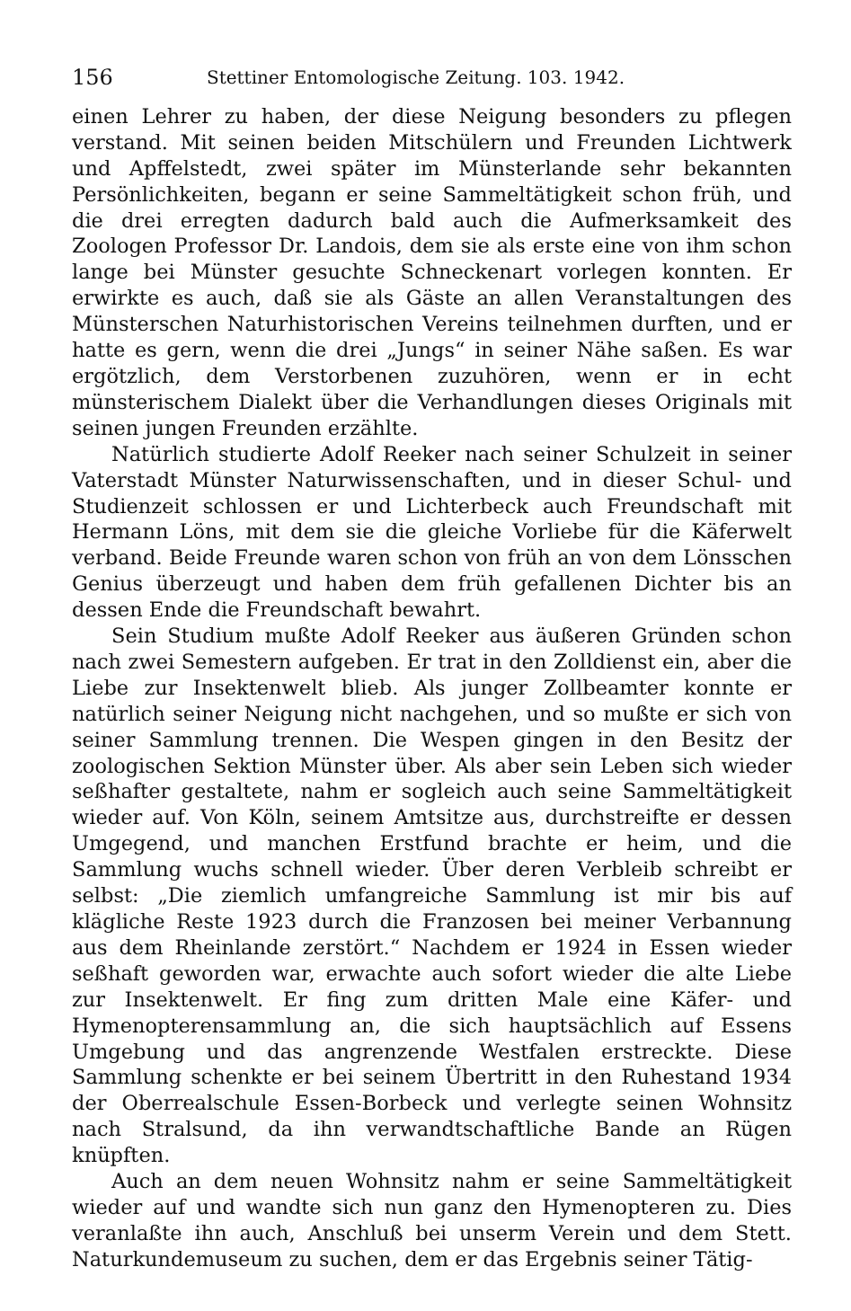156 Stettiner Entomologische Zeitung. 103. 1942.
einen Lehrer zu haben, der diese Neigung besonders zu pflegen verstand. Mit seinen beiden Mitschülern und Freunden Lichtwerk und Apffelstedt, zwei später im Münsterlande sehr bekannten Persönlichkeiten, begann er seine Sammeltätigkeit schon früh, und die drei erregten dadurch bald auch die Aufmerksamkeit des Zoologen Professor Dr. Landois, dem sie als erste eine von ihm schon lange bei Münster gesuchte Schneckenart vorlegen konnten. Er erwirkte es auch, daß sie als Gäste an allen Veranstaltungen des Münsterschen Naturhistorischen Vereins teilnehmen durften, und er hatte es gern, wenn die drei „Jungs“ in seiner Nähe saßen. Es war ergötzlich, dem Verstorbenen zuzuhören, wenn er in echt münsterischem Dialekt über die Verhandlungen dieses Originals mit seinen jungen Freunden erzählte.
Natürlich studierte Adolf Reeker nach seiner Schulzeit in seiner Vaterstadt Münster Naturwissenschaften, und in dieser Schul- und Studienzeit schlossen er und Lichterbeck auch Freundschaft mit Hermann Löns, mit dem sie die gleiche Vorliebe für die Käferwelt verband. Beide Freunde waren schon von früh an von dem Lönsschen Genius überzeugt und haben dem früh gefallenen Dichter bis an dessen Ende die Freundschaft bewahrt.
Sein Studium mußte Adolf Reeker aus äußeren Gründen schon nach zwei Semestern aufgeben. Er trat in den Zolldienst ein, aber die Liebe zur Insektenwelt blieb. Als junger Zollbeamter konnte er natürlich seiner Neigung nicht nachgehen, und so mußte er sich von seiner Sammlung trennen. Die Wespen gingen in den Besitz der zoologischen Sektion Münster über. Als aber sein Leben sich wieder seßhafter gestaltete, nahm er sogleich auch seine Sammeltätigkeit wieder auf. Von Köln, seinem Amtsitze aus, durchstreifte er dessen Umgegend, und manchen Erstfund brachte er heim, und die Sammlung wuchs schnell wieder. Über deren Verbleib schreibt er selbst: „Die ziemlich umfangreiche Sammlung ist mir bis auf klägliche Reste 1923 durch die Franzosen bei meiner Verbannung aus dem Rheinlande zerstört.“ Nachdem er 1924 in Essen wieder seßhaft geworden war, erwachte auch sofort wieder die alte Liebe zur Insektenwelt. Er fing zum dritten Male eine Käfer- und Hymenopterensammlung an, die sich hauptsächlich auf Essens Umgebung und das angrenzende Westfalen erstreckte. Diese Sammlung schenkte er bei seinem Übertritt in den Ruhestand 1934 der Oberrealschule Essen-Borbeck und verlegte seinen Wohnsitz nach Stralsund, da ihn verwandtschaftliche Bande an Rügen knüpften.
Auch an dem neuen Wohnsitz nahm er seine Sammeltätigkeit wieder auf und wandte sich nun ganz den Hymenopteren zu. Dies veranlaßte ihn auch, Anschluß bei unserm Verein und dem Stett. Naturkundemuseum zu suchen, dem er das Ergebnis seiner Tätig-